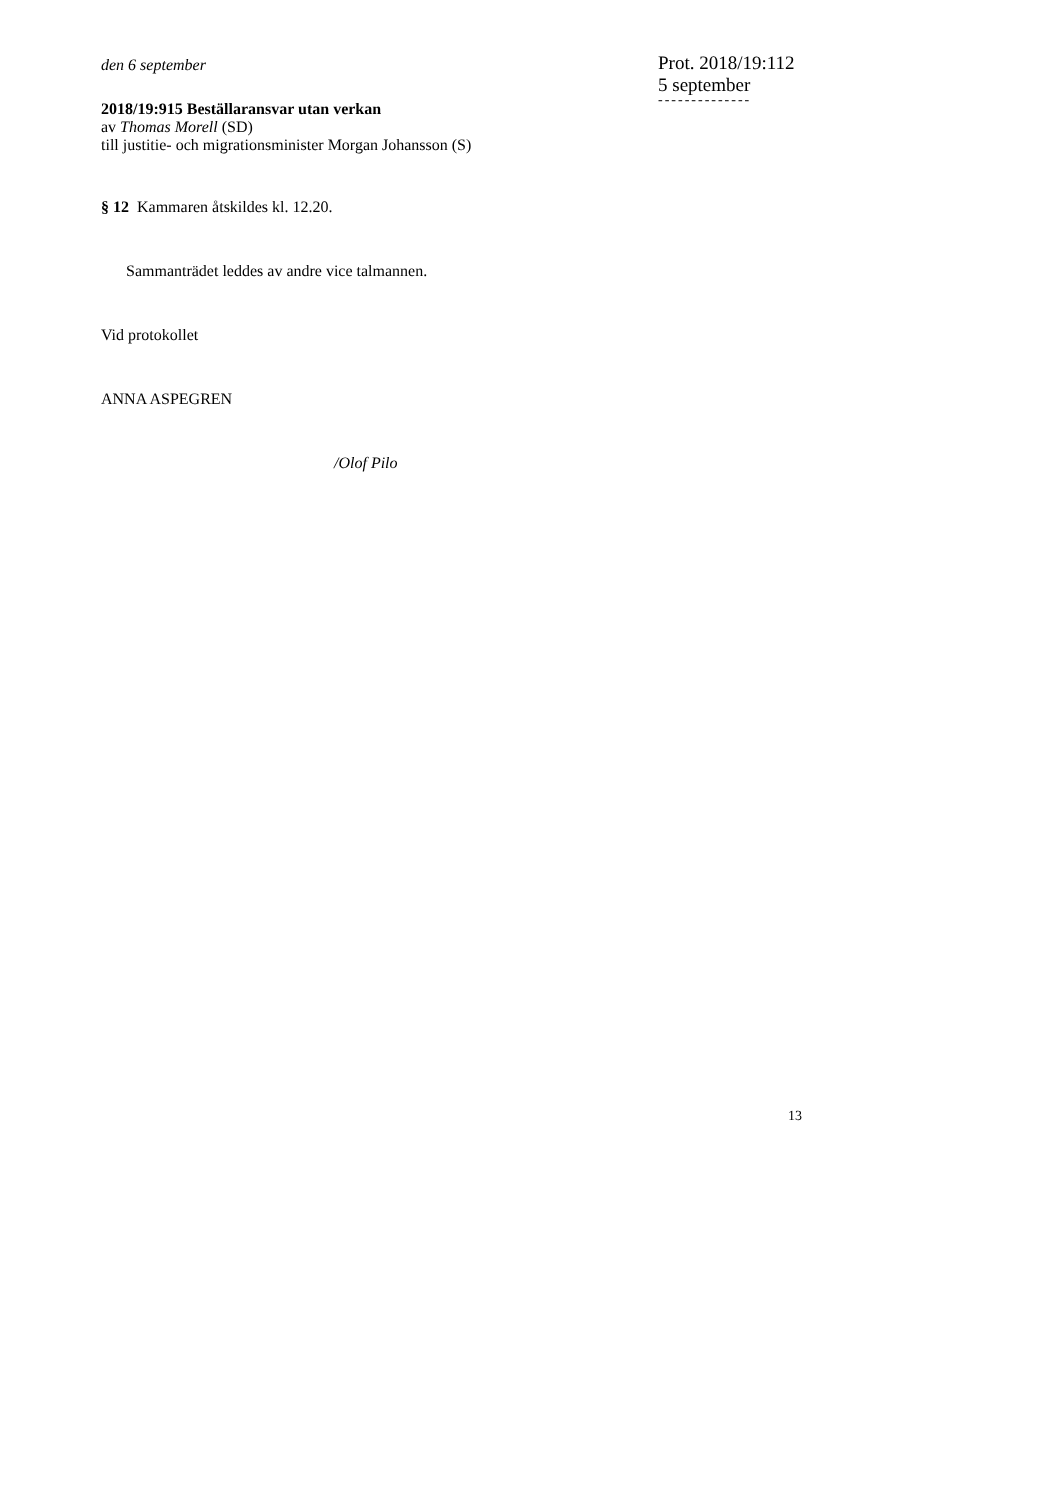den 6 september
2018/19:915 Beställaransvar utan verkan
av Thomas Morell (SD)
till justitie- och migrationsminister Morgan Johansson (S)
§ 12 Kammaren åtskildes kl. 12.20.
Sammanträdet leddes av andre vice talmannen.
Vid protokollet
ANNA ASPEGREN
/Olof Pilo
Prot. 2018/19:112
5 september
--------------
13